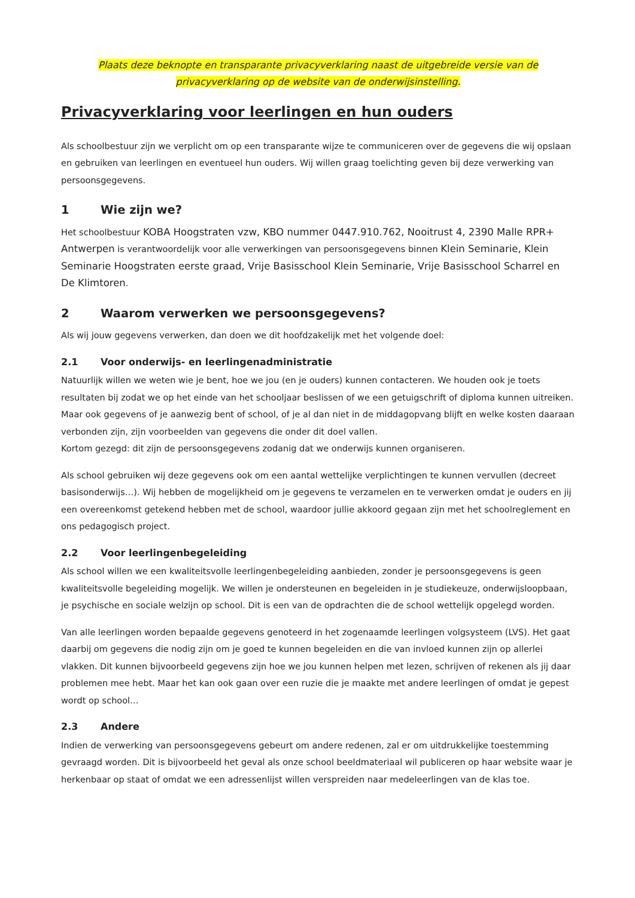Plaats deze beknopte en transparante privacyverklaring naast de uitgebreide versie van de
privacyverklaring op de website van de onderwijsinstelling.
Privacyverklaring voor leerlingen en hun ouders
Als schoolbestuur zijn we verplicht om op een transparante wijze te communiceren over de gegevens die wij opslaan en gebruiken van leerlingen en eventueel hun ouders. Wij willen graag toelichting geven bij deze verwerking van persoonsgegevens.
1 Wie zijn we?
Het schoolbestuur KOBA Hoogstraten vzw, KBO nummer 0447.910.762, Nooitrust 4, 2390 Malle RPR+ Antwerpen is verantwoordelijk voor alle verwerkingen van persoonsgegevens binnen Klein Seminarie, Klein Seminarie Hoogstraten eerste graad, Vrije Basisschool Klein Seminarie, Vrije Basisschool Scharrel en De Klimtoren.
2 Waarom verwerken we persoonsgegevens?
Als wij jouw gegevens verwerken, dan doen we dit hoofdzakelijk met het volgende doel:
2.1 Voor onderwijs- en leerlingenadministratie
Natuurlijk willen we weten wie je bent, hoe we jou (en je ouders) kunnen contacteren. We houden ook je toets resultaten bij zodat we op het einde van het schooljaar beslissen of we een getuigschrift of diploma kunnen uitreiken.
Maar ook gegevens of je aanwezig bent of school, of je al dan niet in de middagopvang blijft en welke kosten daaraan verbonden zijn, zijn voorbeelden van gegevens die onder dit doel vallen.
Kortom gezegd: dit zijn de persoonsgegevens zodanig dat we onderwijs kunnen organiseren.
Als school gebruiken wij deze gegevens ook om een aantal wettelijke verplichtingen te kunnen vervullen (decreet basisonderwijs…). Wij hebben de mogelijkheid om je gegevens te verzamelen en te verwerken omdat je ouders en jij een overeenkomst getekend hebben met de school, waardoor jullie akkoord gegaan zijn met het schoolreglement en ons pedagogisch project.
2.2 Voor leerlingenbegeleiding
Als school willen we een kwaliteitsvolle leerlingenbegeleiding aanbieden, zonder je persoonsgegevens is geen kwaliteitsvolle begeleiding mogelijk. We willen je ondersteunen en begeleiden in je studiekeuze, onderwijsloopbaan, je psychische en sociale welzijn op school. Dit is een van de opdrachten die de school wettelijk opgelegd worden.
Van alle leerlingen worden bepaalde gegevens genoteerd in het zogenaamde leerlingen volgsysteem (LVS). Het gaat daarbij om gegevens die nodig zijn om je goed te kunnen begeleiden en die van invloed kunnen zijn op allerlei vlakken. Dit kunnen bijvoorbeeld gegevens zijn hoe we jou kunnen helpen met lezen, schrijven of rekenen als jij daar problemen mee hebt. Maar het kan ook gaan over een ruzie die je maakte met andere leerlingen of omdat je gepest wordt op school…
2.3 Andere
Indien de verwerking van persoonsgegevens gebeurt om andere redenen, zal er om uitdrukkelijke toestemming gevraagd worden. Dit is bijvoorbeeld het geval als onze school beeldmateriaal wil publiceren op haar website waar je herkenbaar op staat of omdat we een adressenlijst willen verspreiden naar medeleerlingen van de klas toe.